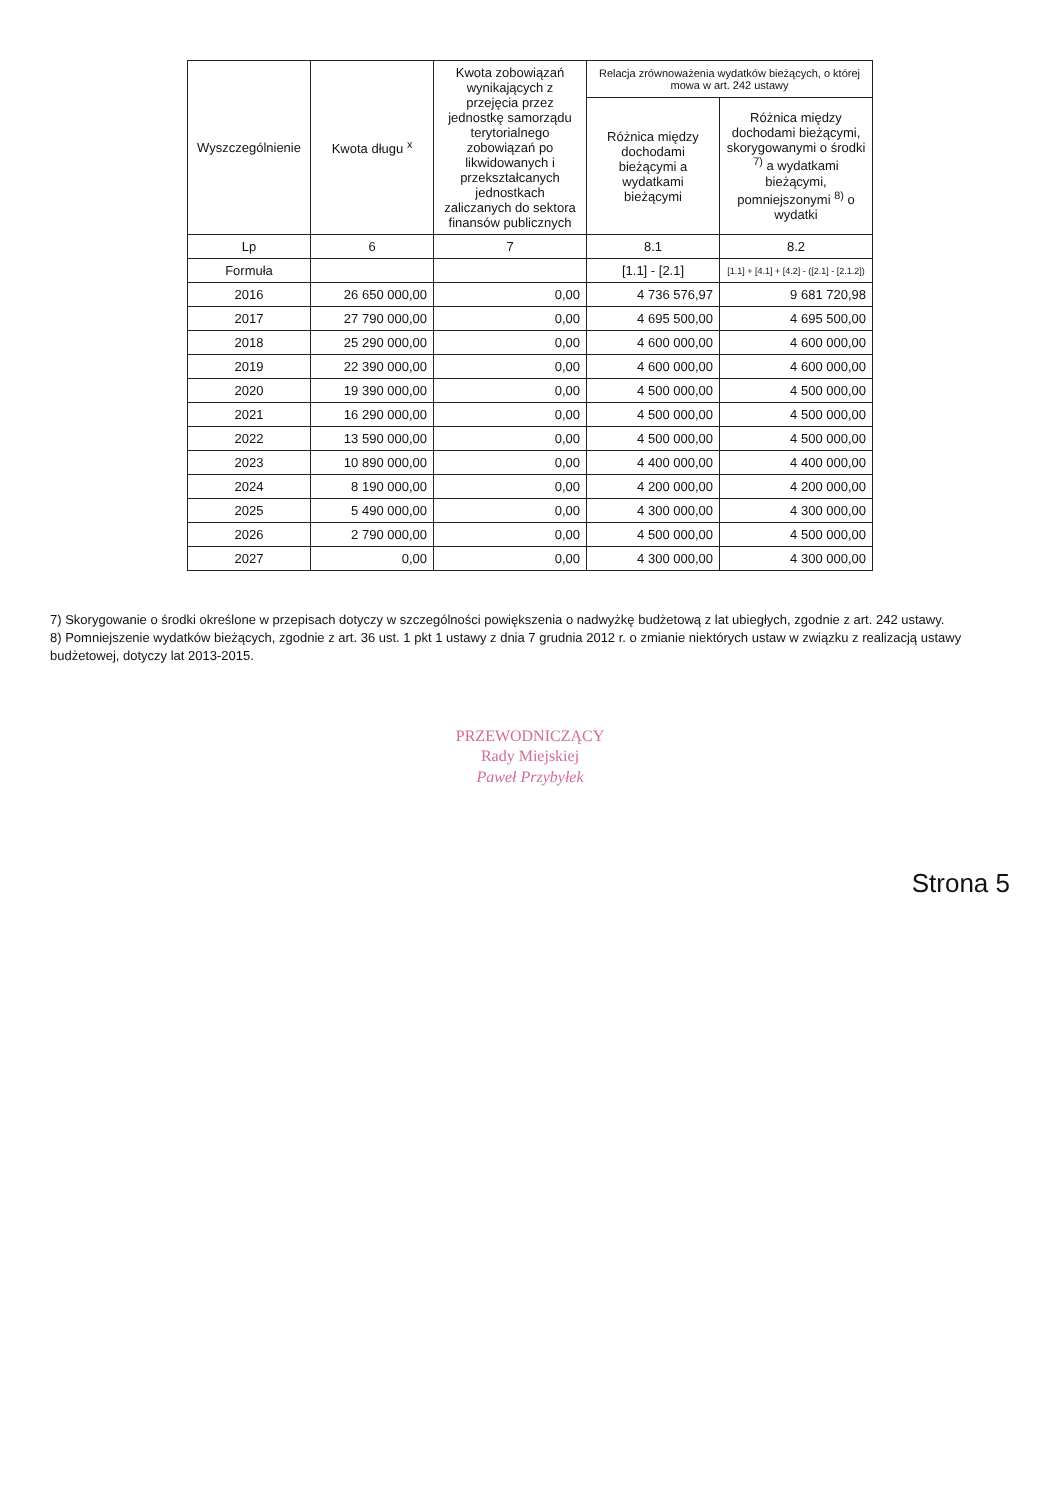| Wyszczególnienie | Kwota długu <sup>x</sup> | Kwota zobowiązań wynikających z przejęcia przez jednostkę samorządu terytorialnego zobowiązań po likwidowanych i przekształcanych jednostkach zaliczanych do sektora finansów publicznych | Relacja zrównoważenia wydatków bieżących, o której mowa w art. 242 ustawy | |
| --- | --- | --- | --- | --- |
| | | | Różnica między dochodami bieżącymi a wydatkami bieżącymi | Różnica między dochodami bieżącymi, skorygowanymi o środki <sup>7)</sup> a wydatkami bieżącymi, pomniejszonymi <sup>8)</sup> o wydatki |
| Lp | 6 | 7 | 8.1 | 8.2 |
| Formuła | | | [1.1] - [2.1] | [1.1] + [4.1] + [4.2] - ([2.1] - [2.1.2]) |
| 2016 | 26 650 000,00 | 0,00 | 4 736 576,97 | 9 681 720,98 |
| 2017 | 27 790 000,00 | 0,00 | 4 695 500,00 | 4 695 500,00 |
| 2018 | 25 290 000,00 | 0,00 | 4 600 000,00 | 4 600 000,00 |
| 2019 | 22 390 000,00 | 0,00 | 4 600 000,00 | 4 600 000,00 |
| 2020 | 19 390 000,00 | 0,00 | 4 500 000,00 | 4 500 000,00 |
| 2021 | 16 290 000,00 | 0,00 | 4 500 000,00 | 4 500 000,00 |
| 2022 | 13 590 000,00 | 0,00 | 4 500 000,00 | 4 500 000,00 |
| 2023 | 10 890 000,00 | 0,00 | 4 400 000,00 | 4 400 000,00 |
| 2024 | 8 190 000,00 | 0,00 | 4 200 000,00 | 4 200 000,00 |
| 2025 | 5 490 000,00 | 0,00 | 4 300 000,00 | 4 300 000,00 |
| 2026 | 2 790 000,00 | 0,00 | 4 500 000,00 | 4 500 000,00 |
| 2027 | 0,00 | 0,00 | 4 300 000,00 | 4 300 000,00 |
7) Skorygowanie o środki określone w przepisach dotyczy w szczególności powiększenia o nadwyżkę budżetową z lat ubiegłych, zgodnie z art. 242 ustawy.
8) Pomniejszenie wydatków bieżących, zgodnie z art. 36 ust. 1 pkt 1 ustawy z dnia 7 grudnia 2012 r. o zmianie niektórych ustaw w związku z realizacją ustawy budżetowej, dotyczy lat 2013-2015.
PRZEWODNICZĄCY
Rady Miejskiej
Paweł Przybyłek
Strona 5